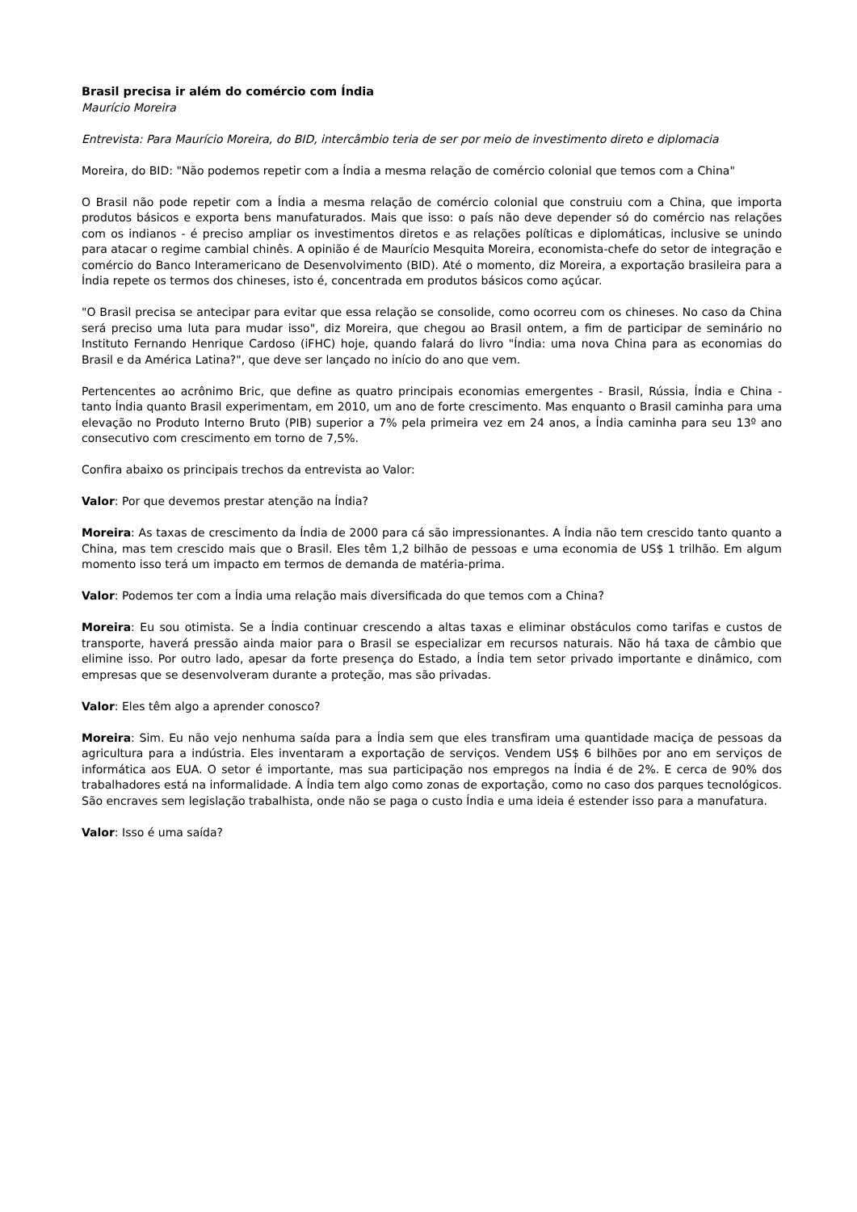Brasil precisa ir além do comércio com Índia
Maurício Moreira
Entrevista: Para Maurício Moreira, do BID, intercâmbio teria de ser por meio de investimento direto e diplomacia
Moreira, do BID: "Não podemos repetir com a Índia a mesma relação de comércio colonial que temos com a China"
O Brasil não pode repetir com a Índia a mesma relação de comércio colonial que construiu com a China, que importa produtos básicos e exporta bens manufaturados. Mais que isso: o país não deve depender só do comércio nas relações com os indianos - é preciso ampliar os investimentos diretos e as relações políticas e diplomáticas, inclusive se unindo para atacar o regime cambial chinês. A opinião é de Maurício Mesquita Moreira, economista-chefe do setor de integração e comércio do Banco Interamericano de Desenvolvimento (BID). Até o momento, diz Moreira, a exportação brasileira para a Índia repete os termos dos chineses, isto é, concentrada em produtos básicos como açúcar.
"O Brasil precisa se antecipar para evitar que essa relação se consolide, como ocorreu com os chineses. No caso da China será preciso uma luta para mudar isso", diz Moreira, que chegou ao Brasil ontem, a fim de participar de seminário no Instituto Fernando Henrique Cardoso (iFHC) hoje, quando falará do livro "Índia: uma nova China para as economias do Brasil e da América Latina?", que deve ser lançado no início do ano que vem.
Pertencentes ao acrônimo Bric, que define as quatro principais economias emergentes - Brasil, Rússia, Índia e China - tanto Índia quanto Brasil experimentam, em 2010, um ano de forte crescimento. Mas enquanto o Brasil caminha para uma elevação no Produto Interno Bruto (PIB) superior a 7% pela primeira vez em 24 anos, a Índia caminha para seu 13º ano consecutivo com crescimento em torno de 7,5%.
Confira abaixo os principais trechos da entrevista ao Valor:
Valor: Por que devemos prestar atenção na Índia?
Moreira: As taxas de crescimento da Índia de 2000 para cá são impressionantes. A Índia não tem crescido tanto quanto a China, mas tem crescido mais que o Brasil. Eles têm 1,2 bilhão de pessoas e uma economia de US$ 1 trilhão. Em algum momento isso terá um impacto em termos de demanda de matéria-prima.
Valor: Podemos ter com a Índia uma relação mais diversificada do que temos com a China?
Moreira: Eu sou otimista. Se a Índia continuar crescendo a altas taxas e eliminar obstáculos como tarifas e custos de transporte, haverá pressão ainda maior para o Brasil se especializar em recursos naturais. Não há taxa de câmbio que elimine isso. Por outro lado, apesar da forte presença do Estado, a Índia tem setor privado importante e dinâmico, com empresas que se desenvolveram durante a proteção, mas são privadas.
Valor: Eles têm algo a aprender conosco?
Moreira: Sim. Eu não vejo nenhuma saída para a Índia sem que eles transfiram uma quantidade maciça de pessoas da agricultura para a indústria. Eles inventaram a exportação de serviços. Vendem US$ 6 bilhões por ano em serviços de informática aos EUA. O setor é importante, mas sua participação nos empregos na Índia é de 2%. E cerca de 90% dos trabalhadores está na informalidade. A Índia tem algo como zonas de exportação, como no caso dos parques tecnológicos. São encraves sem legislação trabalhista, onde não se paga o custo Índia e uma ideia é estender isso para a manufatura.
Valor: Isso é uma saída?